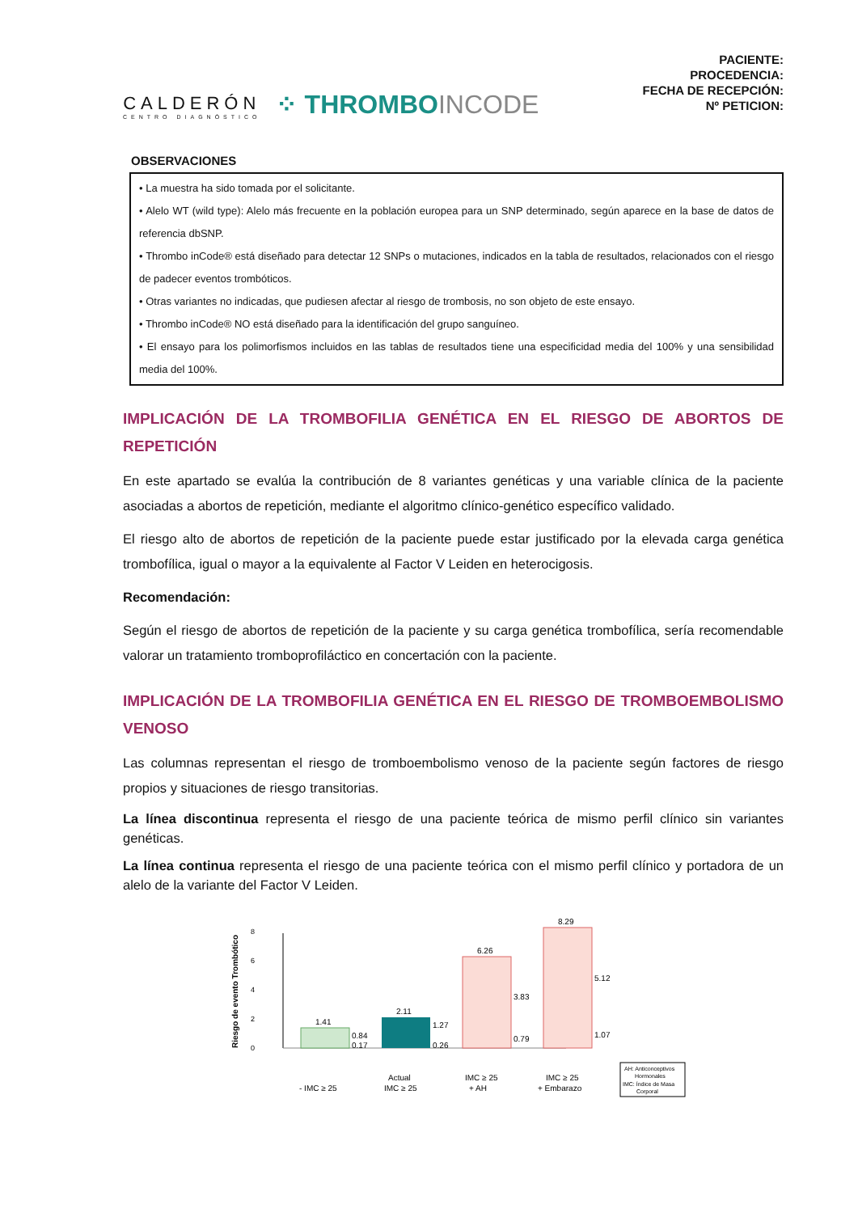CALDERÓN
CENTRO DIAGNÓSTICO
⁘ THROMBOINCODE
PACIENTE:
PROCEDENCIA:
FECHA DE RECEPCIÓN:
Nº PETICION:
OBSERVACIONES
• La muestra ha sido tomada por el solicitante.
• Alelo WT (wild type): Alelo más frecuente en la población europea para un SNP determinado, según aparece en la base de datos de referencia dbSNP.
• Thrombo inCode® está diseñado para detectar 12 SNPs o mutaciones, indicados en la tabla de resultados, relacionados con el riesgo de padecer eventos trombóticos.
• Otras variantes no indicadas, que pudiesen afectar al riesgo de trombosis, no son objeto de este ensayo.
• Thrombo inCode® NO está diseñado para la identificación del grupo sanguíneo.
• El ensayo para los polimorfismos incluidos en las tablas de resultados tiene una especificidad media del 100% y una sensibilidad media del 100%.
IMPLICACIÓN DE LA TROMBOFILIA GENÉTICA EN EL RIESGO DE ABORTOS DE REPETICIÓN
En este apartado se evalúa la contribución de 8 variantes genéticas y una variable clínica de la paciente asociadas a abortos de repetición, mediante el algoritmo clínico-genético específico validado.
El riesgo alto de abortos de repetición de la paciente puede estar justificado por la elevada carga genética trombofílica, igual o mayor a la equivalente al Factor V Leiden en heterocigosis.
Recomendación:
Según el riesgo de abortos de repetición de la paciente y su carga genética trombofílica, sería recomendable valorar un tratamiento tromboprofiláctico en concertación con la paciente.
IMPLICACIÓN DE LA TROMBOFILIA GENÉTICA EN EL RIESGO DE TROMBOEMBOLISMO VENOSO
Las columnas representan el riesgo de tromboembolismo venoso de la paciente según factores de riesgo propios y situaciones de riesgo transitorias.
La línea discontinua representa el riesgo de una paciente teórica de mismo perfil clínico sin variantes genéticas.
La línea continua representa el riesgo de una paciente teórica con el mismo perfil clínico y portadora de un alelo de la variante del Factor V Leiden.
Riesgo de evento Trombótico
0
2
4
6
8
1.41
2.11
6.26
8.29
0.84
0.17
1.27
0.26
3.83
0.79
5.12
1.07
- IMC ≥ 25
Actual
IMC ≥ 25
IMC ≥ 25
+ AH
IMC ≥ 25
+ Embarazo
AH: Anticonceptivos
Hormonales
IMC: Índice de Masa
Corporal